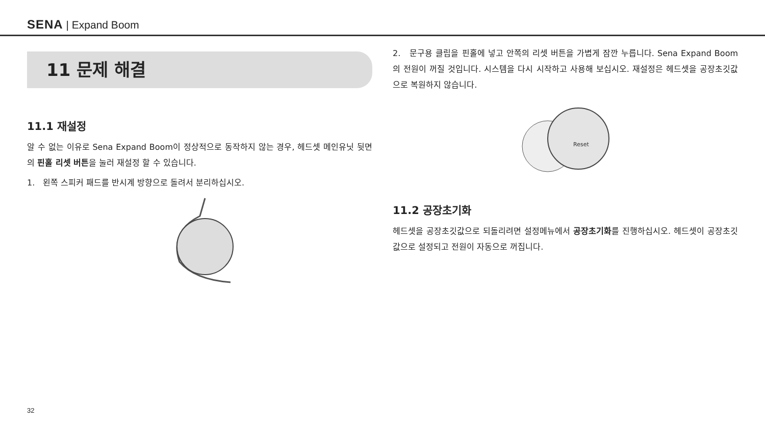SENA | Expand Boom
11 문제 해결
11.1 재설정
알 수 없는 이유로 Sena Expand Boom이 정상적으로 동작하지 않는 경우, 헤드셋 메인유닛 뒷면의 핀홀 리셋 버튼을 눌러 재설정 할 수 있습니다.
1. 왼쪽 스피커 패드를 반시계 방향으로 돌려서 분리하십시오.
2. 문구용 클립을 핀홀에 넣고 안쪽의 리셋 버튼을 가볍게 잠깐 누릅니다. Sena Expand Boom의 전원이 꺼질 것입니다. 시스템을 다시 시작하고 사용해 보십시오. 재설정은 헤드셋을 공장초깃값으로 복원하지 않습니다.
Reset
11.2 공장초기화
헤드셋을 공장초깃값으로 되돌리려면 설정메뉴에서 공장초기화를 진행하십시오. 헤드셋이 공장초깃값으로 설정되고 전원이 자동으로 꺼집니다.
32